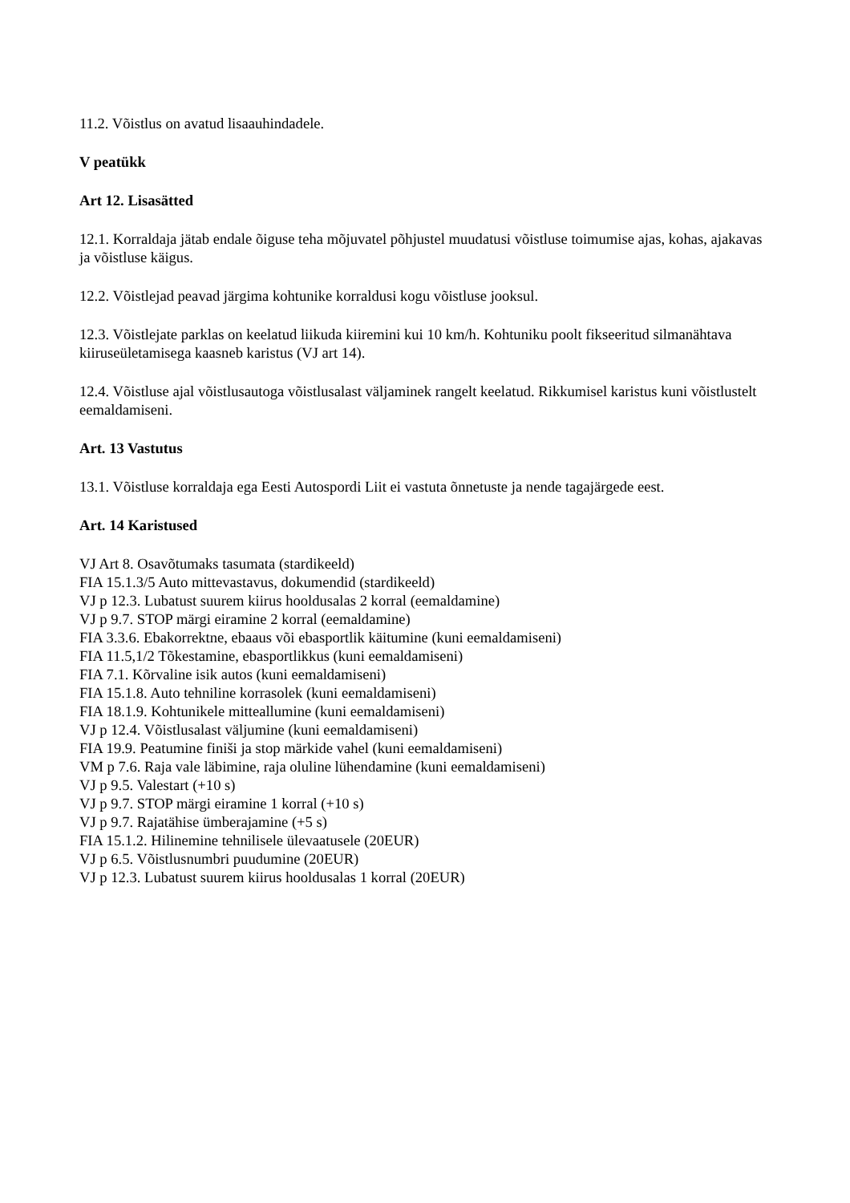11.2. Võistlus on avatud lisaauhindadele.
V peatükk
Art 12. Lisasätted
12.1. Korraldaja jätab endale õiguse teha mõjuvatel põhjustel muudatusi võistluse toimumise ajas, kohas, ajakavas ja võistluse käigus.
12.2. Võistlejad peavad järgima kohtunike korraldusi kogu võistluse jooksul.
12.3. Võistlejate parklas on keelatud liikuda kiiremini kui 10 km/h. Kohtuniku poolt fikseeritud silmanähtava kiiruseületamisega kaasneb karistus (VJ art 14).
12.4. Võistluse ajal võistlusautoga võistlusalast väljaminek rangelt keelatud. Rikkumisel karistus kuni võistlustelt eemaldamiseni.
Art. 13 Vastutus
13.1. Võistluse korraldaja ega Eesti Autospordi Liit ei vastuta õnnetuste ja nende tagajärgede eest.
Art. 14 Karistused
VJ Art 8. Osavõtumaks tasumata (stardikeeld)
FIA 15.1.3/5 Auto mittevastavus, dokumendid (stardikeeld)
VJ p 12.3. Lubatust suurem kiirus hooldusalas 2 korral (eemaldamine)
VJ p 9.7. STOP märgi eiramine 2 korral (eemaldamine)
FIA 3.3.6. Ebakorrektne, ebaaus või ebasportlik käitumine (kuni eemaldamiseni)
FIA 11.5,1/2 Tõkestamine, ebasportlikkus (kuni eemaldamiseni)
FIA 7.1. Kõrvaline isik autos (kuni eemaldamiseni)
FIA 15.1.8. Auto tehniline korrasolek (kuni eemaldamiseni)
FIA 18.1.9. Kohtunikele mitteallumine (kuni eemaldamiseni)
VJ p 12.4. Võistlusalast väljumine (kuni eemaldamiseni)
FIA 19.9. Peatumine finiši ja stop märkide vahel (kuni eemaldamiseni)
VM p 7.6. Raja vale läbimine, raja oluline lühendamine (kuni eemaldamiseni)
VJ p 9.5. Valestart (+10 s)
VJ p 9.7. STOP märgi eiramine 1 korral (+10 s)
VJ p 9.7. Rajatähise ümberajamine (+5 s)
FIA 15.1.2. Hilinemine tehnilisele ülevaatusele (20EUR)
VJ p 6.5. Võistlusnumbri puudumine (20EUR)
VJ p 12.3. Lubatust suurem kiirus hooldusalas 1 korral (20EUR)